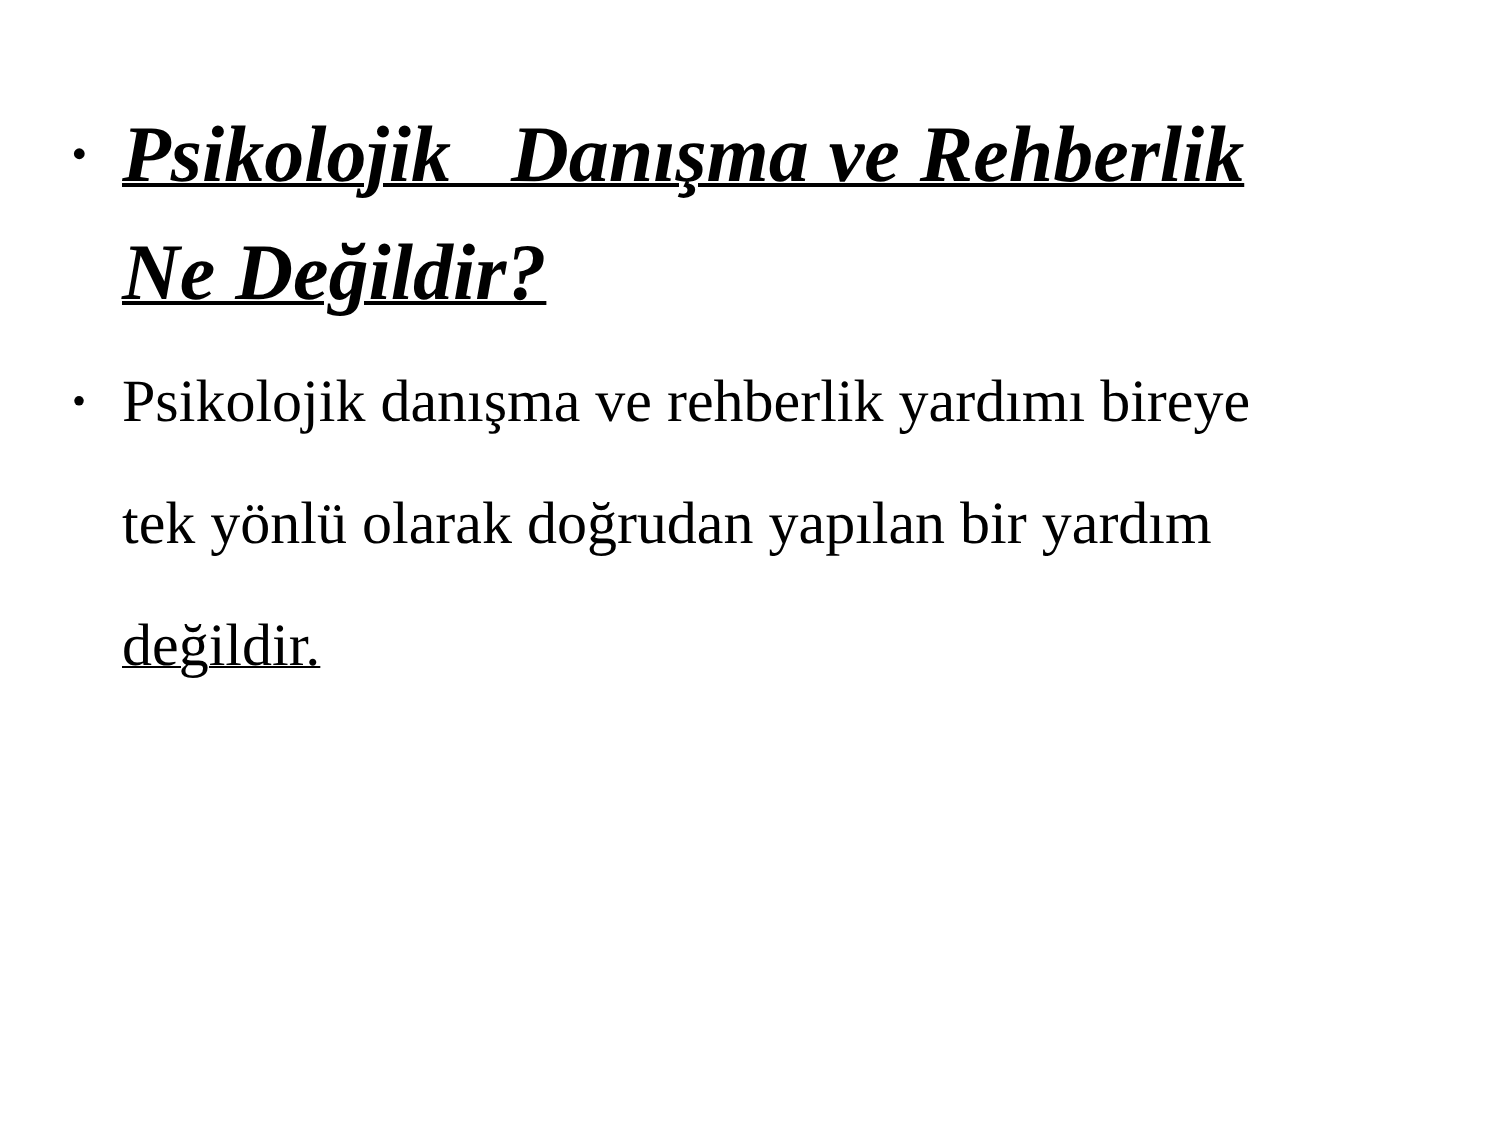•
Psikolojik Danışma ve Rehberlik
Ne Değildir?
•
Psikolojik danışma ve rehberlik yardımı bireye
tek yönlü olarak doğrudan yapılan bir yardım
değildir.